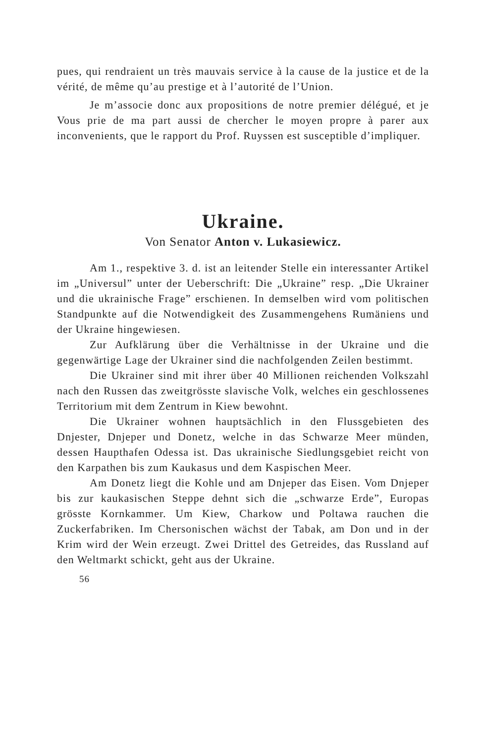pues, qui rendraient un très mauvais service à la cause de la justice et de la vérité, de même qu’au prestige et à l’autorité de l’Union.
Je m’associe donc aux propositions de notre premier délégué, et je Vous prie de ma part aussi de chercher le moyen propre à parer aux inconvenients, que le rapport du Prof. Ruyssen est susceptible d’impliquer.
Ukraine.
Von Senator Anton v. Lukasiewicz.
Am 1., respektive 3. d. ist an leitender Stelle ein interessanter Artikel im „Universul” unter der Ueberschrift: Die „Ukraine” resp. „Die Ukrainer und die ukrainische Frage” erschienen. In demselben wird vom politischen Standpunkte auf die Notwendigkeit des Zusammengehens Rumäniens und der Ukraine hingewiesen.
Zur Aufklärung über die Verhältnisse in der Ukraine und die gegenwärtige Lage der Ukrainer sind die nachfolgenden Zeilen bestimmt.
Die Ukrainer sind mit ihrer über 40 Millionen reichenden Volkszahl nach den Russen das zweitgrösste slavische Volk, welches ein geschlossenes Territorium mit dem Zentrum in Kiew bewohnt.
Die Ukrainer wohnen hauptsächlich in den Flussgebieten des Dnjester, Dnjeper und Donetz, welche in das Schwarze Meer münden, dessen Haupthafen Odessa ist. Das ukrainische Siedlungsgebiet reicht von den Karpathen bis zum Kaukasus und dem Kaspischen Meer.
Am Donetz liegt die Kohle und am Dnjeper das Eisen. Vom Dnjeper bis zur kaukasischen Steppe dehnt sich die „schwarze Erde”, Europas grösste Kornkammer. Um Kiew, Charkow und Poltawa rauchen die Zuckerfabriken. Im Chersonischen wächst der Tabak, am Don und in der Krim wird der Wein erzeugt. Zwei Drittel des Getreides, das Russland auf den Weltmarkt schickt, geht aus der Ukraine.
56